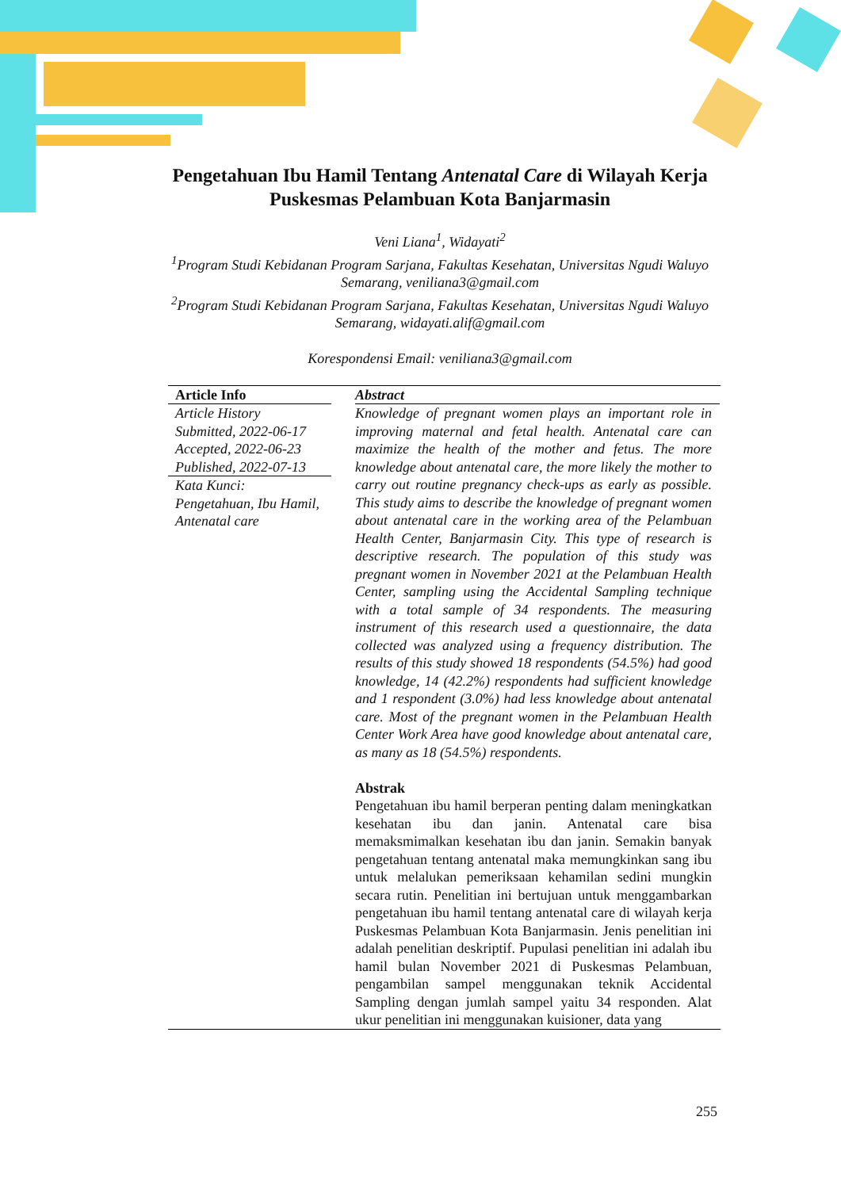Pengetahuan Ibu Hamil Tentang Antenatal Care di Wilayah Kerja Puskesmas Pelambuan Kota Banjarmasin
Veni Liana<sup>1</sup>, Widayati<sup>2</sup>
<sup>1</sup> Program Studi Kebidanan Program Sarjana, Fakultas Kesehatan, Universitas Ngudi Waluyo Semarang, veniliana3@gmail.com
<sup>2</sup> Program Studi Kebidanan Program Sarjana, Fakultas Kesehatan, Universitas Ngudi Waluyo Semarang, widayati.alif@gmail.com
Korespondensi Email: veniliana3@gmail.com
Article Info
Article History
Submitted, 2022-06-17
Accepted, 2022-06-23
Published, 2022-07-13
Kata Kunci:
Pengetahuan, Ibu Hamil, Antenatal care
Abstract
Knowledge of pregnant women plays an important role in improving maternal and fetal health. Antenatal care can maximize the health of the mother and fetus. The more knowledge about antenatal care, the more likely the mother to carry out routine pregnancy check-ups as early as possible. This study aims to describe the knowledge of pregnant women about antenatal care in the working area of the Pelambuan Health Center, Banjarmasin City. This type of research is descriptive research. The population of this study was pregnant women in November 2021 at the Pelambuan Health Center, sampling using the Accidental Sampling technique with a total sample of 34 respondents. The measuring instrument of this research used a questionnaire, the data collected was analyzed using a frequency distribution. The results of this study showed 18 respondents (54.5%) had good knowledge, 14 (42.2%) respondents had sufficient knowledge and 1 respondent (3.0%) had less knowledge about antenatal care. Most of the pregnant women in the Pelambuan Health Center Work Area have good knowledge about antenatal care, as many as 18 (54.5%) respondents.
Abstrak
Pengetahuan ibu hamil berperan penting dalam meningkatkan kesehatan ibu dan janin. Antenatal care bisa memaksmimalkan kesehatan ibu dan janin. Semakin banyak pengetahuan tentang antenatal maka memungkinkan sang ibu untuk melalukan pemeriksaan kehamilan sedini mungkin secara rutin. Penelitian ini bertujuan untuk menggambarkan pengetahuan ibu hamil tentang antenatal care di wilayah kerja Puskesmas Pelambuan Kota Banjarmasin. Jenis penelitian ini adalah penelitian deskriptif. Pupulasi penelitian ini adalah ibu hamil bulan November 2021 di Puskesmas Pelambuan, pengambilan sampel menggunakan teknik Accidental Sampling dengan jumlah sampel yaitu 34 responden. Alat ukur penelitian ini menggunakan kuisioner, data yang
255